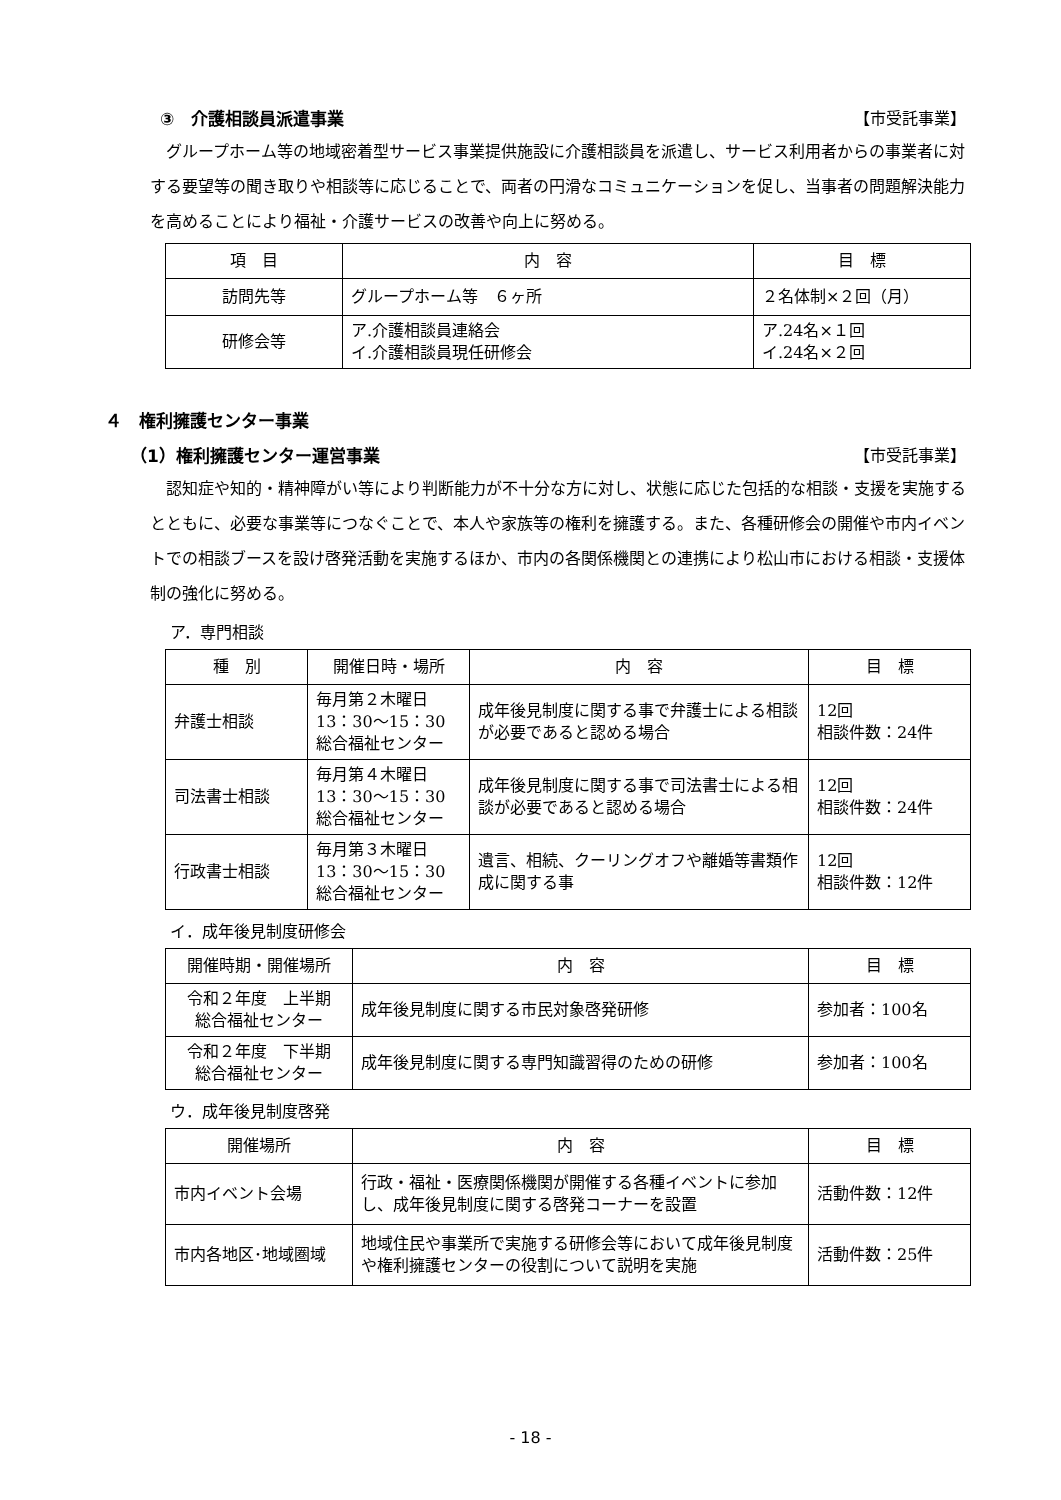③　介護相談員派遣事業 【市受託事業】
グループホーム等の地域密着型サービス事業提供施設に介護相談員を派遣し、サービス利用者からの事業者に対する要望等の聞き取りや相談等に応じることで、両者の円滑なコミュニケーションを促し、当事者の問題解決能力を高めることにより福祉・介護サービスの改善や向上に努める。
| 項 目 | 内 容 | 目 標 |
| --- | --- | --- |
| 訪問先等 | グループホーム等 ６ヶ所 | ２名体制×２回（月） |
| 研修会等 | ア.介護相談員連絡会 イ.介護相談員現任研修会 | ア.24名×１回 イ.24名×２回 |
４　権利擁護センター事業
（1）権利擁護センター運営事業 【市受託事業】
認知症や知的・精神障がい等により判断能力が不十分な方に対し、状態に応じた包括的な相談・支援を実施するとともに、必要な事業等につなぐことで、本人や家族等の権利を擁護する。また、各種研修会の開催や市内イベントでの相談ブースを設け啓発活動を実施するほか、市内の各関係機関との連携により松山市における相談・支援体制の強化に努める。
ア．専門相談
| 種 別 | 開催日時・場所 | 内 容 | 目 標 |
| --- | --- | --- | --- |
| 弁護士相談 | 毎月第２木曜日 13：30～15：30 総合福祉センター | 成年後見制度に関する事で弁護士による相談が必要であると認める場合 | 12回 相談件数：24件 |
| 司法書士相談 | 毎月第４木曜日 13：30～15：30 総合福祉センター | 成年後見制度に関する事で司法書士による相談が必要であると認める場合 | 12回 相談件数：24件 |
| 行政書士相談 | 毎月第３木曜日 13：30～15：30 総合福祉センター | 遺言、相続、クーリングオフや離婚等書類作成に関する事 | 12回 相談件数：12件 |
イ．成年後見制度研修会
| 開催時期・開催場所 | 内 容 | 目 標 |
| --- | --- | --- |
| 令和２年度 上半期 総合福祉センター | 成年後見制度に関する市民対象啓発研修 | 参加者：100名 |
| 令和２年度 下半期 総合福祉センター | 成年後見制度に関する専門知識習得のための研修 | 参加者：100名 |
ウ．成年後見制度啓発
| 開催場所 | 内 容 | 目 標 |
| --- | --- | --- |
| 市内イベント会場 | 行政・福祉・医療関係機関が開催する各種イベントに参加し、成年後見制度に関する啓発コーナーを設置 | 活動件数：12件 |
| 市内各地区･地域圏域 | 地域住民や事業所で実施する研修会等において成年後見制度や権利擁護センターの役割について説明を実施 | 活動件数：25件 |
- 18 -